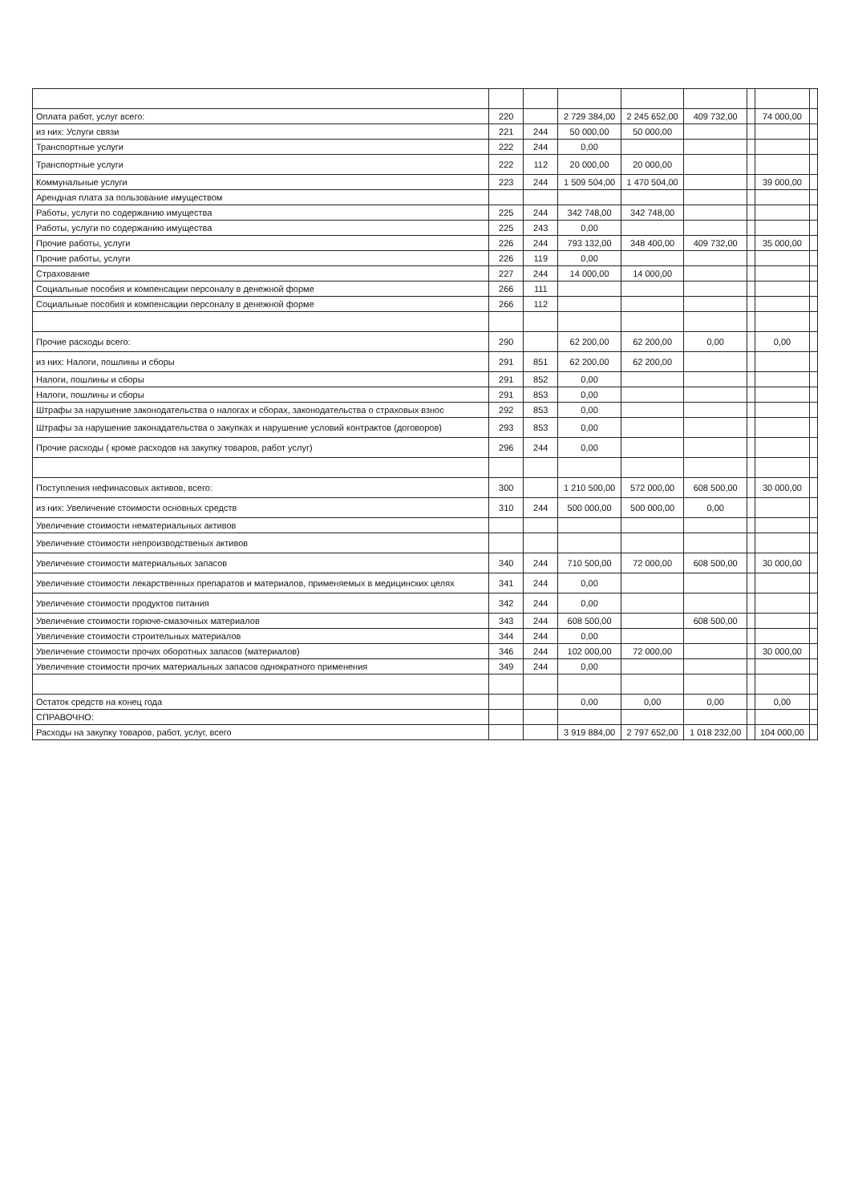| Оплата работ, услуг всего: | 220 | | 2 729 384,00 | 2 245 652,00 | 409 732,00 | | 74 000,00 | |
| из них: Услуги связи | 221 | 244 | 50 000,00 | 50 000,00 | | | | |
| Транспортные услуги | 222 | 244 | 0,00 | | | | | |
| Транспортные услуги | 222 | 112 | 20 000,00 | 20 000,00 | | | | |
| Коммунальные услуги | 223 | 244 | 1 509 504,00 | 1 470 504,00 | | | 39 000,00 | |
| Арендная плата за пользование имуществом | | | | | | | | |
| Работы, услуги по содержанию имущества | 225 | 244 | 342 748,00 | 342 748,00 | | | | |
| Работы, услуги по содержанию имущества | 225 | 243 | 0,00 | | | | | |
| Прочие работы, услуги | 226 | 244 | 793 132,00 | 348 400,00 | 409 732,00 | | 35 000,00 | |
| Прочие работы, услуги | 226 | 119 | 0,00 | | | | | |
| Страхование | 227 | 244 | 14 000,00 | 14 000,00 | | | | |
| Социальные пособия и компенсации персоналу в денежной форме | 266 | 111 | | | | | | |
| Социальные пособия и компенсации персоналу в денежной форме | 266 | 112 | | | | | | |
| Прочие расходы всего: | 290 | | 62 200,00 | 62 200,00 | 0,00 | | 0,00 | |
| из них: Налоги, пошлины и сборы | 291 | 851 | 62 200,00 | 62 200,00 | | | | |
| Налоги, пошлины и сборы | 291 | 852 | 0,00 | | | | | |
| Налоги, пошлины и сборы | 291 | 853 | 0,00 | | | | | |
| Штрафы за нарушение законодательства о налогах и сборах, законодательства о страховых взнос | 292 | 853 | 0,00 | | | | | |
| Штрафы за нарушение законадательства о закупках и нарушение условий контрактов (договоров) | 293 | 853 | 0,00 | | | | | |
| Прочие расходы ( кроме расходов на закупку товаров, работ услуг) | 296 | 244 | 0,00 | | | | | |
| Поступления нефинасовых активов, всего: | 300 | | 1 210 500,00 | 572 000,00 | 608 500,00 | | 30 000,00 | |
| из них: Увеличение стоимости основных средств | 310 | 244 | 500 000,00 | 500 000,00 | 0,00 | | | |
| Увеличение стоимости нематериальных активов | | | | | | | | |
| Увеличение стоимости непроизводственых активов | | | | | | | | |
| Увеличение стоимости материальных запасов | 340 | 244 | 710 500,00 | 72 000,00 | 608 500,00 | | 30 000,00 | |
| Увеличение стоимости лекарственных препаратов и материалов, применяемых в медицинских целях | 341 | 244 | 0,00 | | | | | |
| Увеличение стоимости продуктов питания | 342 | 244 | 0,00 | | | | | |
| Увеличение стоимости горюче-смазочных материалов | 343 | 244 | 608 500,00 | | 608 500,00 | | | |
| Увеличение стоимости строительных материалов | 344 | 244 | 0,00 | | | | | |
| Увеличение стоимости прочих оборотных запасов (материалов) | 346 | 244 | 102 000,00 | 72 000,00 | | | 30 000,00 | |
| Увеличение стоимости прочих материальных запасов однократного применения | 349 | 244 | 0,00 | | | | | |
| Остаток средств на конец года | | | 0,00 | 0,00 | 0,00 | | 0,00 | |
| СПРАВОЧНО: | | | | | | | | |
| Расходы на закупку товаров, работ, услуг, всего | | | 3 919 884,00 | 2 797 652,00 | 1 018 232,00 | | 104 000,00 | |